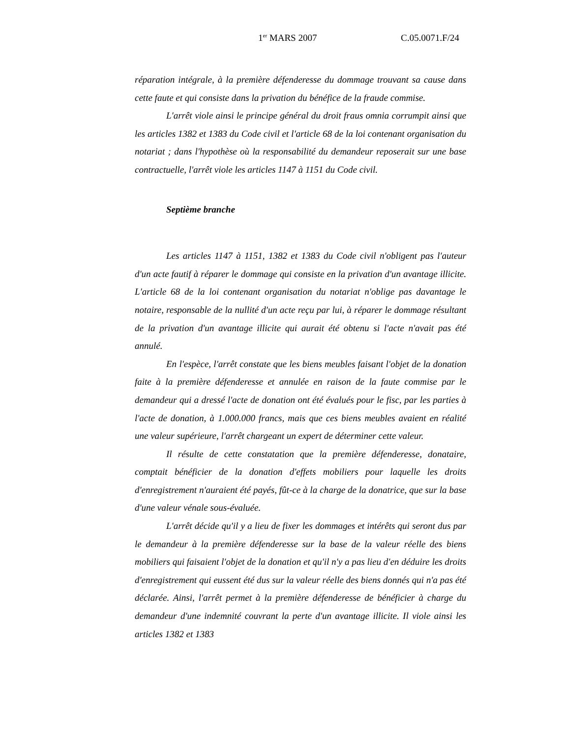1<sup>er</sup> MARS 2007 C.05.0071.F/24
réparation intégrale, à la première défenderesse du dommage trouvant sa cause dans cette faute et qui consiste dans la privation du bénéfice de la fraude commise.
L'arrêt viole ainsi le principe général du droit fraus omnia corrumpit ainsi que les articles 1382 et 1383 du Code civil et l'article 68 de la loi contenant organisation du notariat ; dans l'hypothèse où la responsabilité du demandeur reposerait sur une base contractuelle, l'arrêt viole les articles 1147 à 1151 du Code civil.
Septième branche
Les articles 1147 à 1151, 1382 et 1383 du Code civil n'obligent pas l'auteur d'un acte fautif à réparer le dommage qui consiste en la privation d'un avantage illicite. L'article 68 de la loi contenant organisation du notariat n'oblige pas davantage le notaire, responsable de la nullité d'un acte reçu par lui, à réparer le dommage résultant de la privation d'un avantage illicite qui aurait été obtenu si l'acte n'avait pas été annulé.
En l'espèce, l'arrêt constate que les biens meubles faisant l'objet de la donation faite à la première défenderesse et annulée en raison de la faute commise par le demandeur qui a dressé l'acte de donation ont été évalués pour le fisc, par les parties à l'acte de donation, à 1.000.000 francs, mais que ces biens meubles avaient en réalité une valeur supérieure, l'arrêt chargeant un expert de déterminer cette valeur.
Il résulte de cette constatation que la première défenderesse, donataire, comptait bénéficier de la donation d'effets mobiliers pour laquelle les droits d'enregistrement n'auraient été payés, fût-ce à la charge de la donatrice, que sur la base d'une valeur vénale sous-évaluée.
L'arrêt décide qu'il y a lieu de fixer les dommages et intérêts qui seront dus par le demandeur à la première défenderesse sur la base de la valeur réelle des biens mobiliers qui faisaient l'objet de la donation et qu'il n'y a pas lieu d'en déduire les droits d'enregistrement qui eussent été dus sur la valeur réelle des biens donnés qui n'a pas été déclarée. Ainsi, l'arrêt permet à la première défenderesse de bénéficier à charge du demandeur d'une indemnité couvrant la perte d'un avantage illicite. Il viole ainsi les articles 1382 et 1383